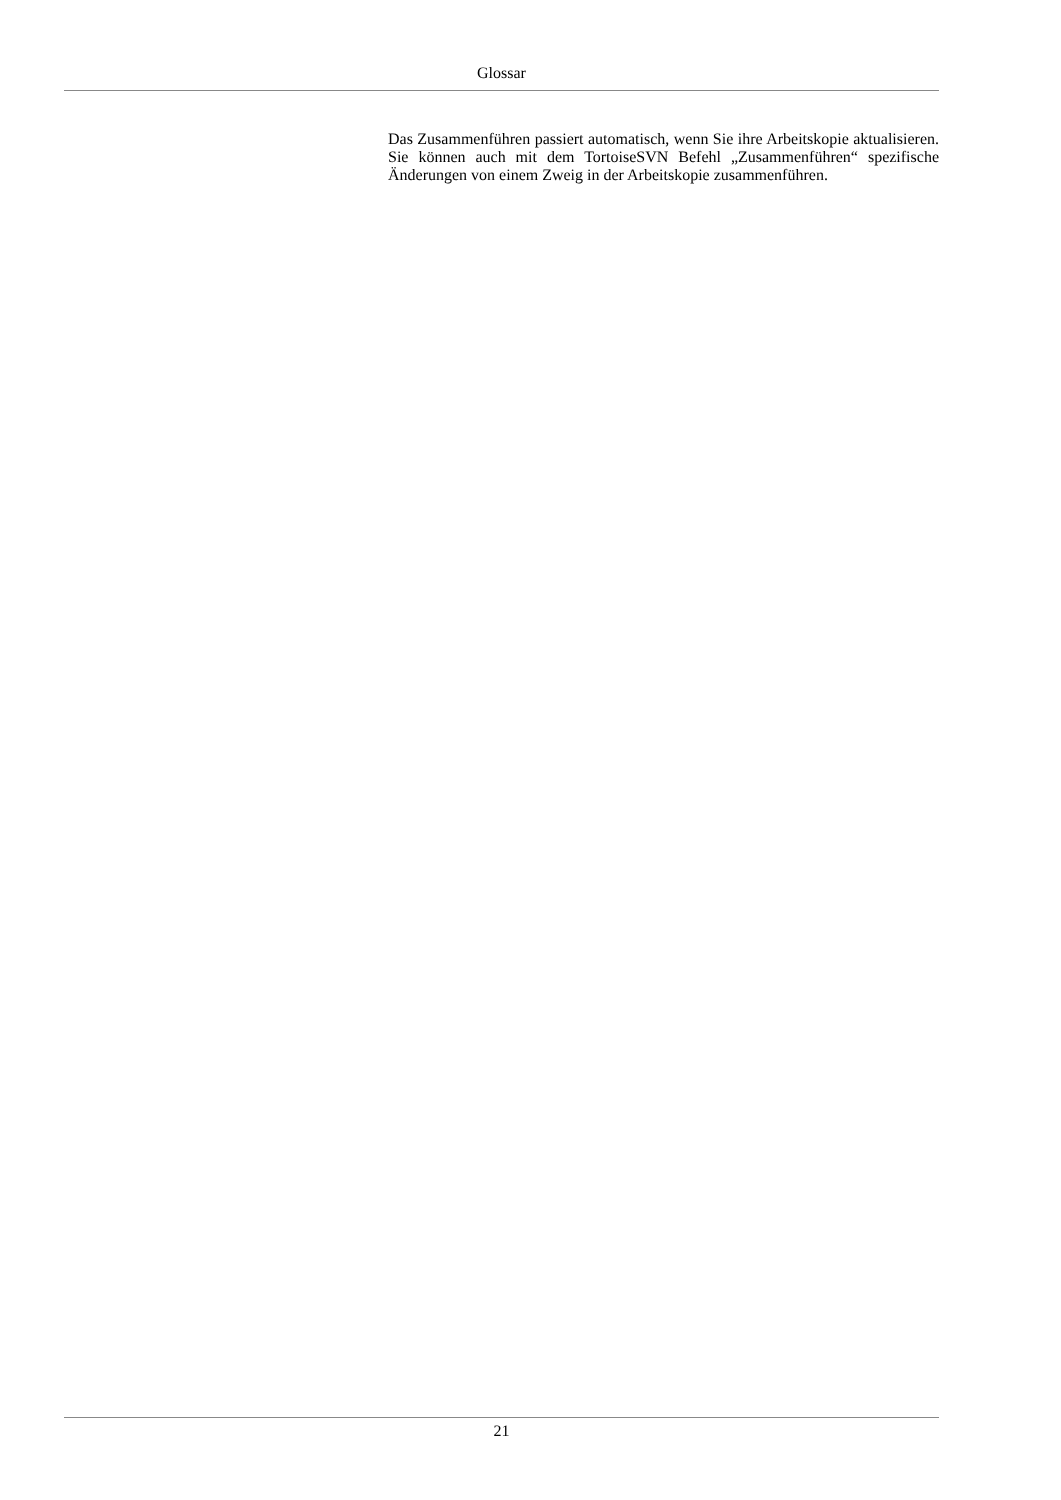Glossar
Das Zusammenführen passiert automatisch, wenn Sie ihre Arbeitskopie aktualisieren. Sie können auch mit dem TortoiseSVN Befehl „Zusammenführen“ spezifische Änderungen von einem Zweig in der Arbeitskopie zusammenführen.
21